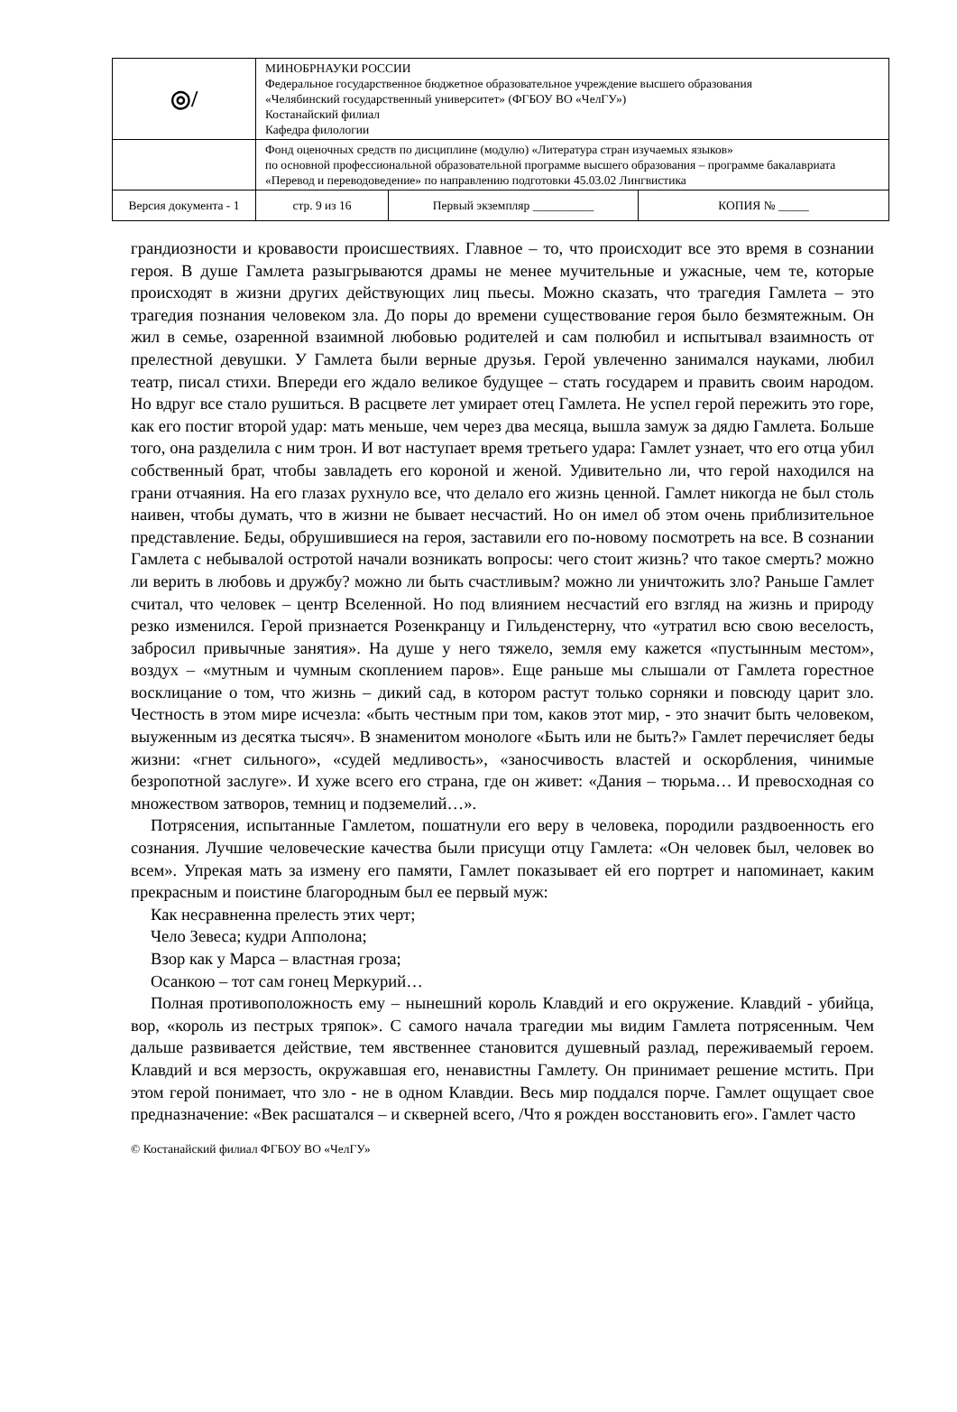| ◎/ | МИНОБРНАУКИ РОССИИ Федеральное государственное бюджетное образовательное учреждение высшего образования «Челябинский государственный университет» (ФГБОУ ВО «ЧелГУ») Костанайский филиал Кафедра филологии | | |
| | Фонд оценочных средств по дисциплине (модулю) «Литература стран изучаемых языков» по основной профессиональной образовательной программе высшего образования – программе бакалавриата «Перевод и переводоведение» по направлению подготовки 45.03.02 Лингвистика | | |
| Версия документа - 1 | стр. 9 из 16 | Первый экземпляр __________ | КОПИЯ № _____ |
грандиозности и кровавости происшествиях. Главное – то, что происходит все это время в сознании героя. В душе Гамлета разыгрываются драмы не менее мучительные и ужасные, чем те, которые происходят в жизни других действующих лиц пьесы. Можно сказать, что трагедия Гамлета – это трагедия познания человеком зла. До поры до времени существование героя было безмятежным. Он жил в семье, озаренной взаимной любовью родителей и сам полюбил и испытывал взаимность от прелестной девушки. У Гамлета были верные друзья. Герой увлеченно занимался науками, любил театр, писал стихи. Впереди его ждало великое будущее – стать государем и править своим народом. Но вдруг все стало рушиться. В расцвете лет умирает отец Гамлета. Не успел герой пережить это горе, как его постиг второй удар: мать меньше, чем через два месяца, вышла замуж за дядю Гамлета. Больше того, она разделила с ним трон. И вот наступает время третьего удара: Гамлет узнает, что его отца убил собственный брат, чтобы завладеть его короной и женой. Удивительно ли, что герой находился на грани отчаяния. На его глазах рухнуло все, что делало его жизнь ценной. Гамлет никогда не был столь наивен, чтобы думать, что в жизни не бывает несчастий. Но он имел об этом очень приблизительное представление. Беды, обрушившиеся на героя, заставили его по-новому посмотреть на все. В сознании Гамлета с небывалой остротой начали возникать вопросы: чего стоит жизнь? что такое смерть? можно ли верить в любовь и дружбу? можно ли быть счастливым? можно ли уничтожить зло? Раньше Гамлет считал, что человек – центр Вселенной. Но под влиянием несчастий его взгляд на жизнь и природу резко изменился. Герой признается Розенкранцу и Гильденстерну, что «утратил всю свою веселость, забросил привычные занятия». На душе у него тяжело, земля ему кажется «пустынным местом», воздух – «мутным и чумным скоплением паров». Еще раньше мы слышали от Гамлета горестное восклицание о том, что жизнь – дикий сад, в котором растут только сорняки и повсюду царит зло. Честность в этом мире исчезла: «быть честным при том, каков этот мир, - это значит быть человеком, выуженным из десятка тысяч». В знаменитом монологе «Быть или не быть?» Гамлет перечисляет беды жизни: «гнет сильного», «судей медливость», «заносчивость властей и оскорбления, чинимые безропотной заслуге». И хуже всего его страна, где он живет: «Дания – тюрьма… И превосходная со множеством затворов, темниц и подземелий…».
Потрясения, испытанные Гамлетом, пошатнули его веру в человека, породили раздвоенность его сознания. Лучшие человеческие качества были присущи отцу Гамлета: «Он человек был, человек во всем». Упрекая мать за измену его памяти, Гамлет показывает ей его портрет и напоминает, каким прекрасным и поистине благородным был ее первый муж:
Как несравненна прелесть этих черт;
Чело Зевеса; кудри Апполона;
Взор как у Марса – властная гроза;
Осанкою – тот сам гонец Меркурий…
Полная противоположность ему – нынешний король Клавдий и его окружение. Клавдий - убийца, вор, «король из пестрых тряпок». С самого начала трагедии мы видим Гамлета потрясенным. Чем дальше развивается действие, тем явственнее становится душевный разлад, переживаемый героем. Клавдий и вся мерзость, окружавшая его, ненавистны Гамлету. Он принимает решение мстить. При этом герой понимает, что зло - не в одном Клавдии. Весь мир поддался порче. Гамлет ощущает свое предназначение: «Век расшатался – и скверней всего, /Что я рожден восстановить его». Гамлет часто
© Костанайский филиал ФГБОУ ВО «ЧелГУ»